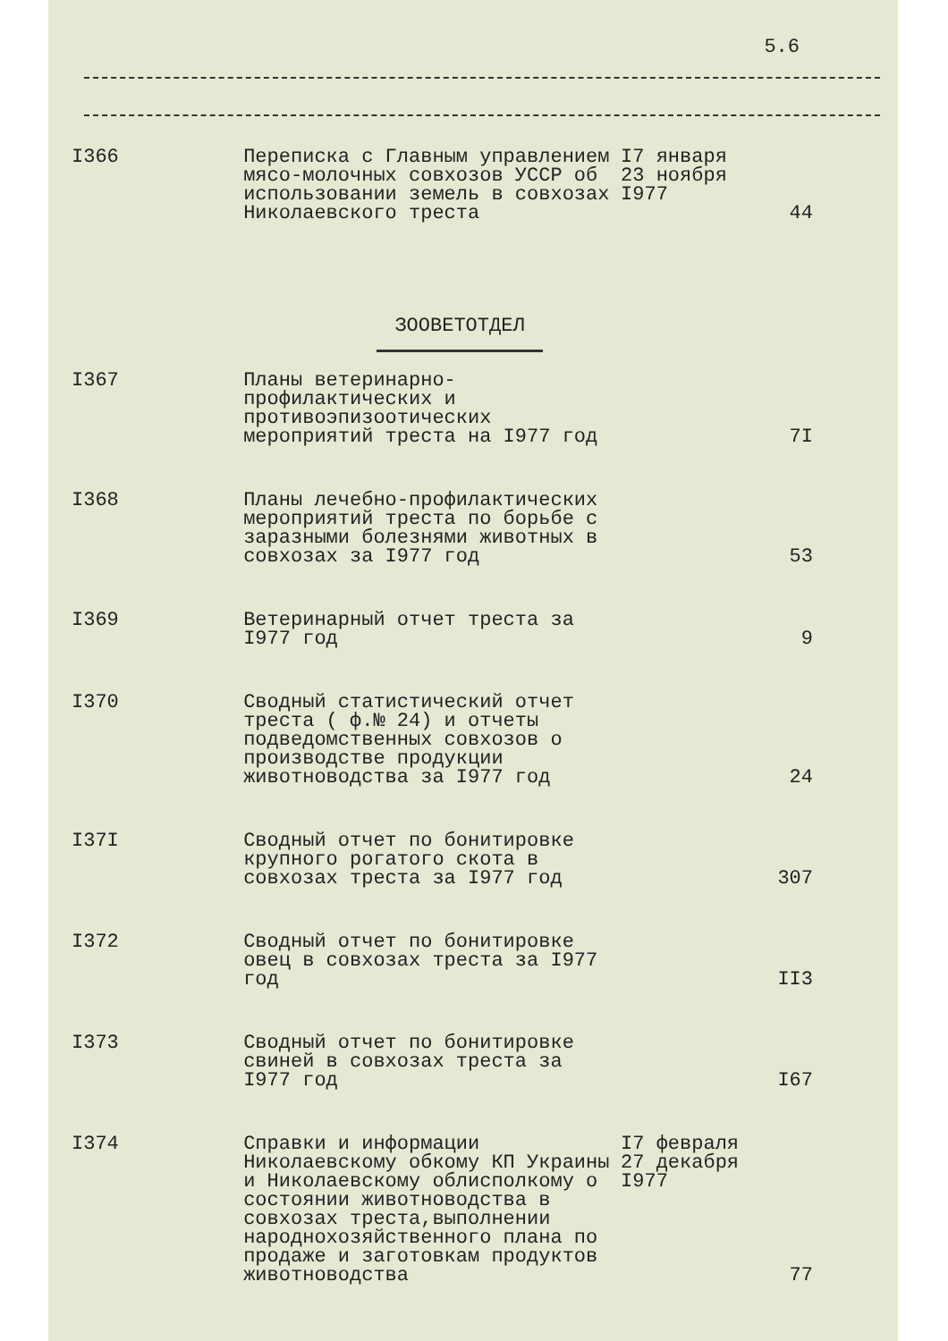5.6
| I366 | Переписка с Главным управлением мясо-молочных совхозов УССР об использовании земель в совхозах Николаевского треста | I7 января 23 ноября I977 | 44 |
| ЗООВЕТОТДЕЛ | | | |
| I367 | Планы ветеринарно-профилактических и противоэпизоотических мероприятий треста на I977 год | | 7I |
| I368 | Планы лечебно-профилактических мероприятий треста по борьбе с заразными болезнями животных в совхозах за I977 год | | 53 |
| I369 | Ветеринарный отчет треста за I977 год | | 9 |
| I370 | Сводный статистический отчет треста ( ф.№ 24) и отчеты подведомственных совхозов о производстве продукции животноводства за I977 год | | 24 |
| I37I | Сводный отчет по бонитировке крупного рогатого скота в совхозах треста за I977 год | | 307 |
| I372 | Сводный отчет по бонитировке овец в совхозах треста за I977 год | | II3 |
| I373 | Сводный отчет по бонитировке свиней в совхозах треста за I977 год | | I67 |
| I374 | Справки и информации Николаевскому обкому КП Украины и Николаевскому облисполкому о состоянии животноводства в совхозах треста,выполнении народнохозяйственного плана по продаже и заготовкам продуктов животноводства | I7 февраля 27 декабря I977 | 77 |